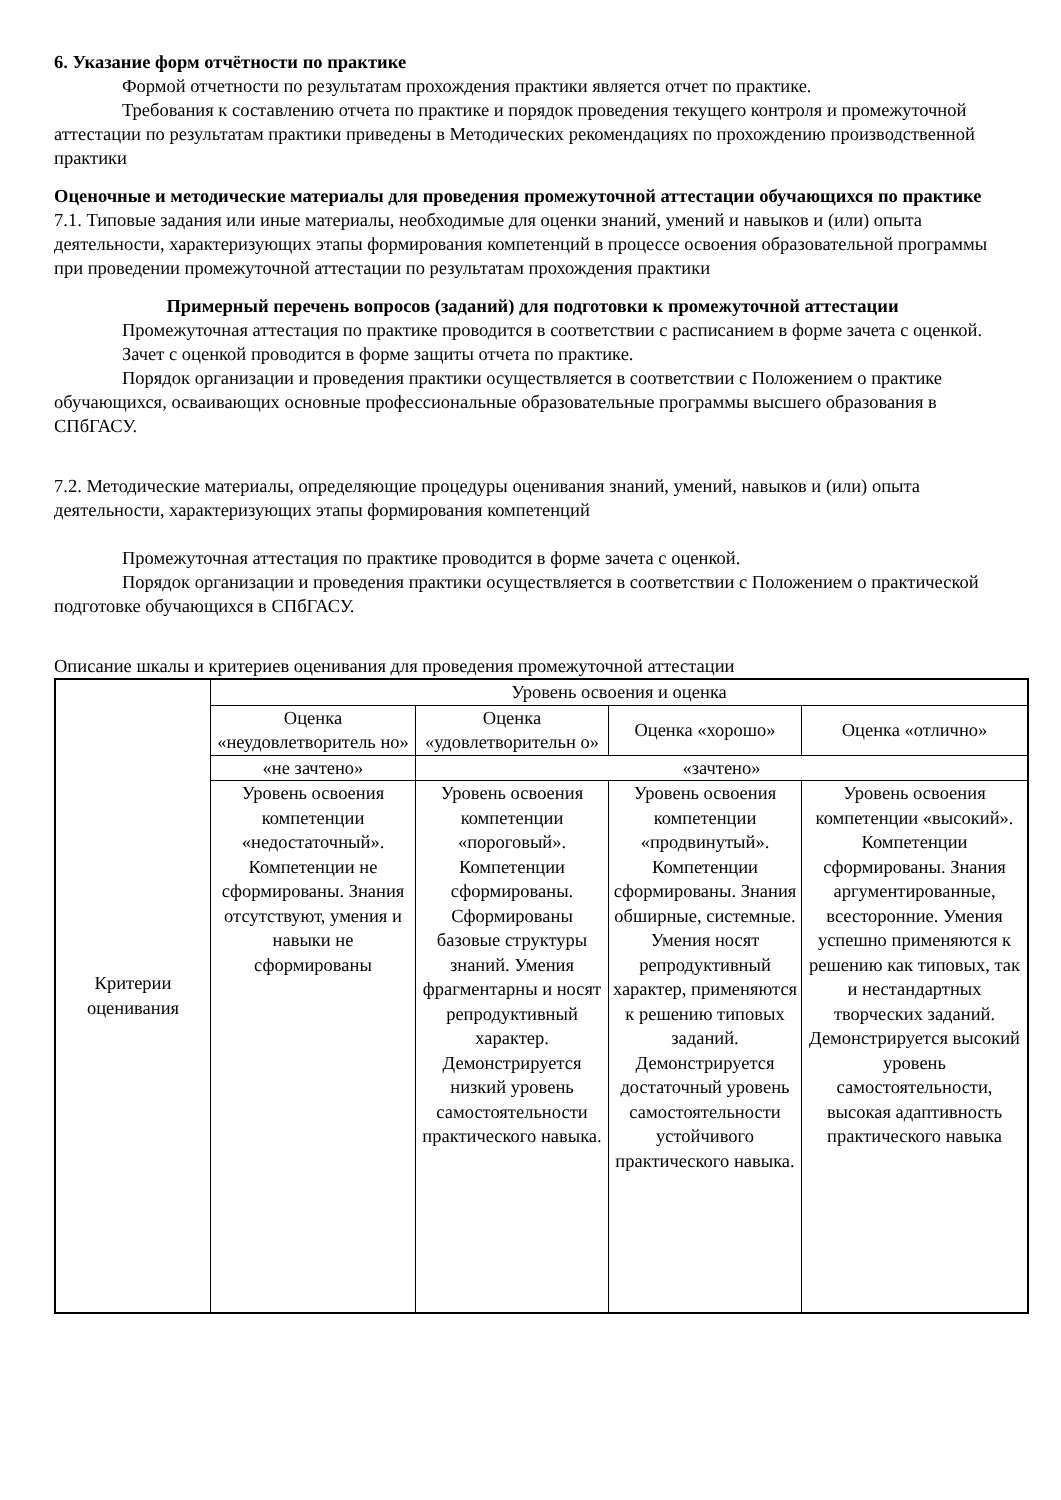6. Указание форм отчётности по практике
Формой отчетности по результатам прохождения практики является отчет по практике.
Требования к составлению отчета по практике и порядок проведения текущего контроля и промежуточной аттестации по результатам практики приведены в Методических рекомендациях по прохождению производственной практики
Оценочные и методические материалы для проведения промежуточной аттестации обучающихся по практике
7.1. Типовые задания или иные материалы, необходимые для оценки знаний, умений и навыков и (или) опыта деятельности, характеризующих этапы формирования компетенций в процессе освоения образовательной программы при проведении промежуточной аттестации по результатам прохождения практики
Примерный перечень вопросов (заданий) для подготовки к промежуточной аттестации
Промежуточная аттестация по практике проводится в соответствии с расписанием в форме зачета с оценкой.
Зачет с оценкой проводится в форме защиты отчета по практике.
Порядок организации и проведения практики осуществляется в соответствии с Положением о практике обучающихся, осваивающих основные профессиональные образовательные программы высшего образования в СПбГАСУ.
7.2. Методические материалы, определяющие процедуры оценивания знаний, умений, навыков и (или) опыта деятельности, характеризующих этапы формирования компетенций
Промежуточная аттестация по практике проводится в форме зачета с оценкой.
Порядок организации и проведения практики осуществляется в соответствии с Положением о практической подготовке обучающихся в СПбГАСУ.
Описание шкалы и критериев оценивания для проведения промежуточной аттестации
| Критерии оценивания | Уровень освоения и оценка | | | |
| | Оценка «неудовлетворитель но» | Оценка «удовлетворительн о» | Оценка «хорошо» | Оценка «отлично» |
| | «не зачтено» | «зачтено» | | |
| | Уровень освоения компетенции «недостаточный». Компетенции не сформированы. Знания отсутствуют, умения и навыки не сформированы | Уровень освоения компетенции «пороговый». Компетенции сформированы. Сформированы базовые структуры знаний. Умения фрагментарны и носят репродуктивный характер. Демонстрируется низкий уровень самостоятельности практического навыка. | Уровень освоения компетенции «продвинутый». Компетенции сформированы. Знания обширные, системные. Умения носят репродуктивный характер, применяются к решению типовых заданий. Демонстрируется достаточный уровень самостоятельности устойчивого практического навыка. | Уровень освоения компетенции «высокий». Компетенции сформированы. Знания аргументированные, всесторонние. Умения успешно применяются к решению как типовых, так и нестандартных творческих заданий. Демонстрируется высокий уровень самостоятельности, высокая адаптивность практического навыка |